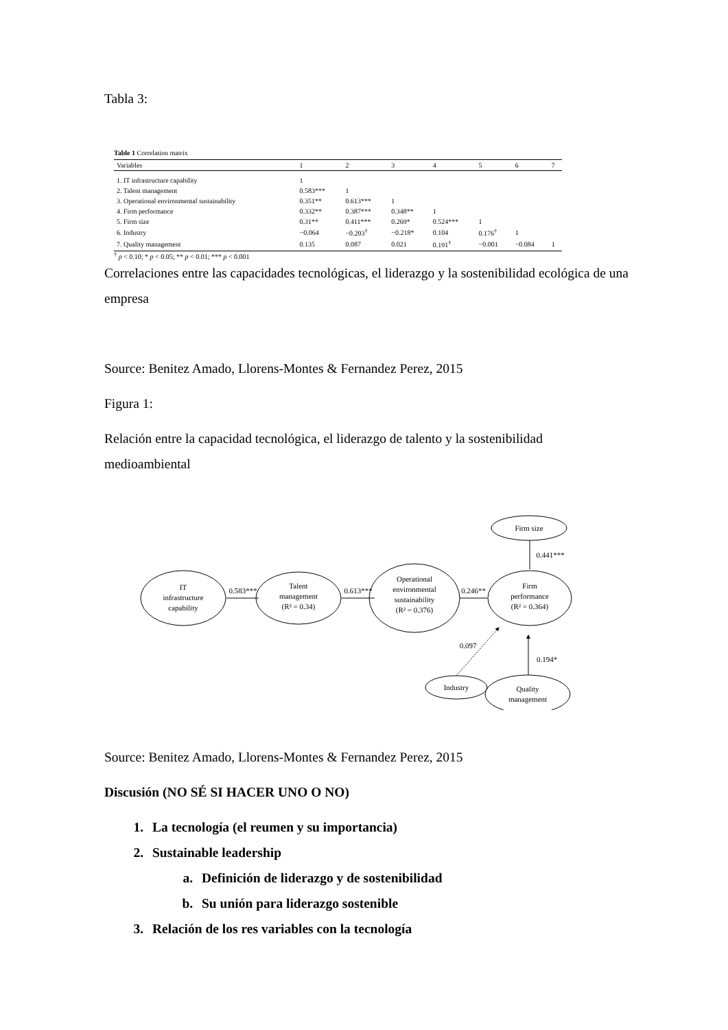Tabla 3:
Table 1 Correlation matrix
| Variables | 1 | 2 | 3 | 4 | 5 | 6 | 7 |
| --- | --- | --- | --- | --- | --- | --- | --- |
| 1. IT infrastructure capability | 1 | | | | | | |
| 2. Talent management | 0.583*** | 1 | | | | | |
| 3. Operational environmental sustainability | 0.351** | 0.613*** | 1 | | | | |
| 4. Firm performance | 0.332** | 0.387*** | 0.348** | 1 | | | |
| 5. Firm size | 0.31** | 0.411*** | 0.269* | 0.524*** | 1 | | |
| 6. Industry | −0.064 | −0.203<sup>†</sup> | −0.218* | 0.104 | 0.176<sup>†</sup> | 1 | |
| 7. Quality management | 0.135 | 0.087 | 0.021 | 0.191<sup>†</sup> | −0.001 | −0.084 | 1 |
<sup>†</sup> p < 0.10; * p < 0.05; ** p < 0.01; *** p < 0.001
Correlaciones entre las capacidades tecnológicas, el liderazgo y la sostenibilidad ecológica de una empresa
Source: Benitez Amado, Llorens-Montes & Fernandez Perez, 2015
Figura 1:
Relación entre la capacidad tecnológica, el liderazgo de talento y la sostenibilidad medioambiental
IT
infrastructure
capability
Talent
management
(R² = 0.34)
Operational
environmental
sustainability
(R² = 0.376)
Firm
performance
(R² = 0.364)
Firm size
Industry
Quality
management
0.583***
0.613***
0.246**
0.441***
0.097
0.194*
Source: Benitez Amado, Llorens-Montes & Fernandez Perez, 2015
Discusión (NO SÉ SI HACER UNO O NO)
1. La tecnología (el reumen y su importancia)
2. Sustainable leadership
a. Definición de liderazgo y de sostenibilidad
b. Su unión para liderazgo sostenible
3. Relación de los res variables con la tecnología